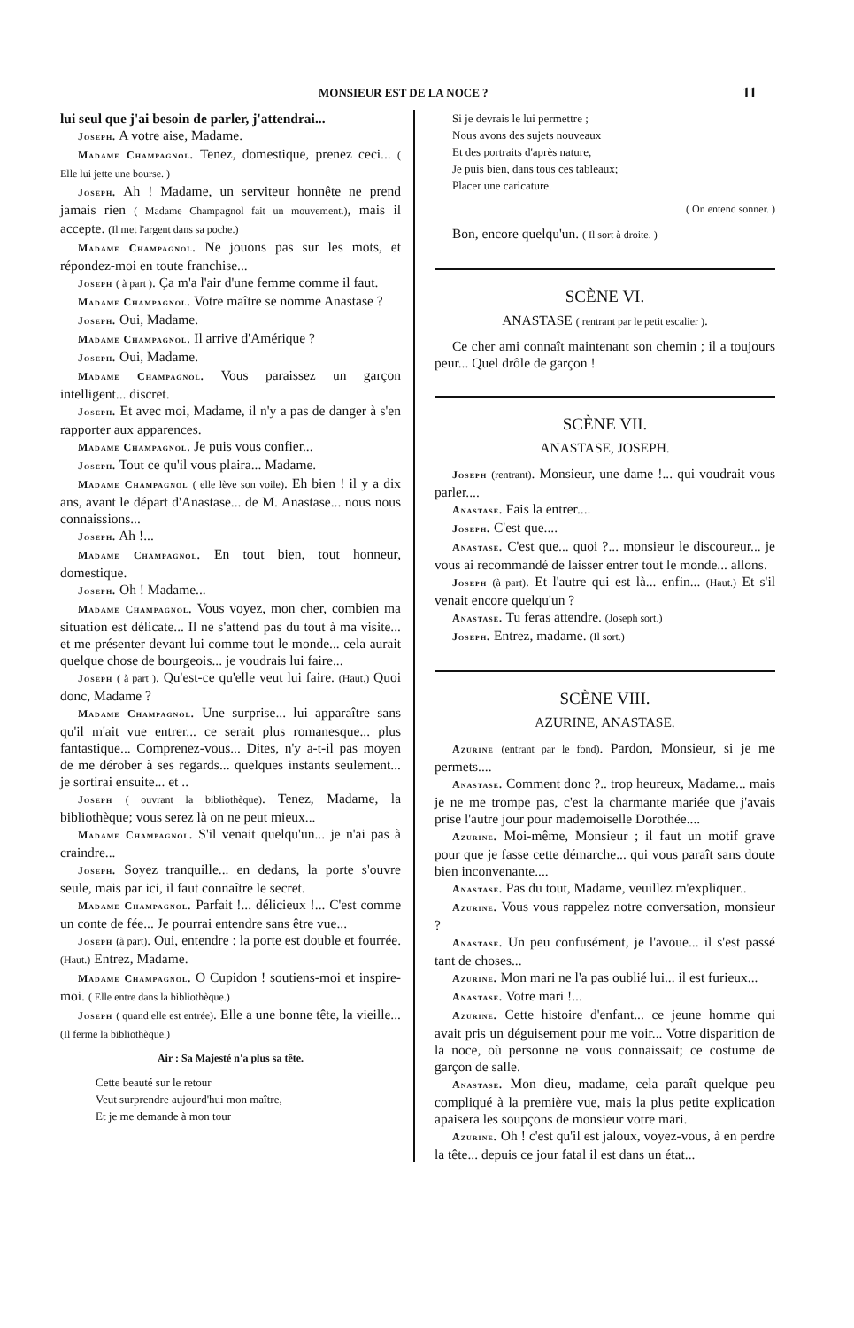MONSIEUR EST DE LA NOCE ? 11
lui seul que j'ai besoin de parler, j'attendrai...
Joseph. A votre aise, Madame.
Madame Champagnol. Tenez, domestique, prenez ceci... ( Elle lui jette une bourse. )
Joseph. Ah ! Madame, un serviteur honnête ne prend jamais rien ( Madame Champagnol fait un mouvement.), mais il accepte. (Il met l'argent dans sa poche.)
Madame Champagnol. Ne jouons pas sur les mots, et répondez-moi en toute franchise...
Joseph ( à part ). Ça m'a l'air d'une femme comme il faut.
Madame Champagnol. Votre maître se nomme Anastase ?
Joseph. Oui, Madame.
Madame Champagnol. Il arrive d'Amérique ?
Joseph. Oui, Madame.
Madame Champagnol. Vous paraissez un garçon intelligent... discret.
Joseph. Et avec moi, Madame, il n'y a pas de danger à s'en rapporter aux apparences.
Madame Champagnol. Je puis vous confier...
Joseph. Tout ce qu'il vous plaira... Madame.
Madame Champagnol ( elle lève son voile). Eh bien ! il y a dix ans, avant le départ d'Anastase... de M. Anastase... nous nous connaissions...
Joseph. Ah !...
Madame Champagnol. En tout bien, tout honneur, domestique.
Joseph. Oh ! Madame...
Madame Champagnol. Vous voyez, mon cher, combien ma situation est délicate... Il ne s'attend pas du tout à ma visite... et me présenter devant lui comme tout le monde... cela aurait quelque chose de bourgeois... je voudrais lui faire...
Joseph ( à part ). Qu'est-ce qu'elle veut lui faire. (Haut.) Quoi donc, Madame ?
Madame Champagnol. Une surprise... lui apparaître sans qu'il m'ait vue entrer... ce serait plus romanesque... plus fantastique... Comprenez-vous... Dites, n'y a-t-il pas moyen de me dérober à ses regards... quelques instants seulement... je sortirai ensuite... et ..
Joseph ( ouvrant la bibliothèque). Tenez, Madame, la bibliothèque; vous serez là on ne peut mieux...
Madame Champagnol. S'il venait quelqu'un... je n'ai pas à craindre...
Joseph. Soyez tranquille... en dedans, la porte s'ouvre seule, mais par ici, il faut connaître le secret.
Madame Champagnol. Parfait !... délicieux !... C'est comme un conte de fée... Je pourrai entendre sans être vue...
Joseph (à part). Oui, entendre : la porte est double et fourrée. (Haut.) Entrez, Madame.
Madame Champagnol. O Cupidon ! soutiens-moi et inspire-moi. ( Elle entre dans la bibliothèque.)
Joseph ( quand elle est entrée). Elle a une bonne tête, la vieille... (Il ferme la bibliothèque.)
Air : Sa Majesté n'a plus sa tête.
Cette beauté sur le retour
Veut surprendre aujourd'hui mon maître,
Et je me demande à mon tour
Si je devrais le lui permettre ;
Nous avons des sujets nouveaux
Et des portraits d'après nature,
Je puis bien, dans tous ces tableaux;
Placer une caricature.
( On entend sonner. )
Bon, encore quelqu'un. ( Il sort à droite. )
SCÈNE VI.
ANASTASE ( rentrant par le petit escalier ).
Ce cher ami connaît maintenant son chemin ; il a toujours peur... Quel drôle de garçon !
SCÈNE VII.
ANASTASE, JOSEPH.
Joseph (rentrant). Monsieur, une dame !... qui voudrait vous parler....
Anastase. Fais la entrer....
Joseph. C'est que....
Anastase. C'est que... quoi ?... monsieur le discoureur... je vous ai recommandé de laisser entrer tout le monde... allons.
Joseph (à part). Et l'autre qui est là... enfin... (Haut.) Et s'il venait encore quelqu'un ?
Anastase. Tu feras attendre. (Joseph sort.)
Joseph. Entrez, madame. (Il sort.)
SCÈNE VIII.
AZURINE, ANASTASE.
Azurine (entrant par le fond). Pardon, Monsieur, si je me permets....
Anastase. Comment donc ?.. trop heureux, Madame... mais je ne me trompe pas, c'est la charmante mariée que j'avais prise l'autre jour pour mademoiselle Dorothée....
Azurine. Moi-même, Monsieur ; il faut un motif grave pour que je fasse cette démarche... qui vous paraît sans doute bien inconvenante....
Anastase. Pas du tout, Madame, veuillez m'expliquer..
Azurine. Vous vous rappelez notre conversation, monsieur ?
Anastase. Un peu confusément, je l'avoue... il s'est passé tant de choses...
Azurine. Mon mari ne l'a pas oublié lui... il est furieux...
Anastase. Votre mari !...
Azurine. Cette histoire d'enfant... ce jeune homme qui avait pris un déguisement pour me voir... Votre disparition de la noce, où personne ne vous connaissait; ce costume de garçon de salle.
Anastase. Mon dieu, madame, cela paraît quelque peu compliqué à la première vue, mais la plus petite explication apaisera les soupçons de monsieur votre mari.
Azurine. Oh ! c'est qu'il est jaloux, voyez-vous, à en perdre la tête... depuis ce jour fatal il est dans un état...